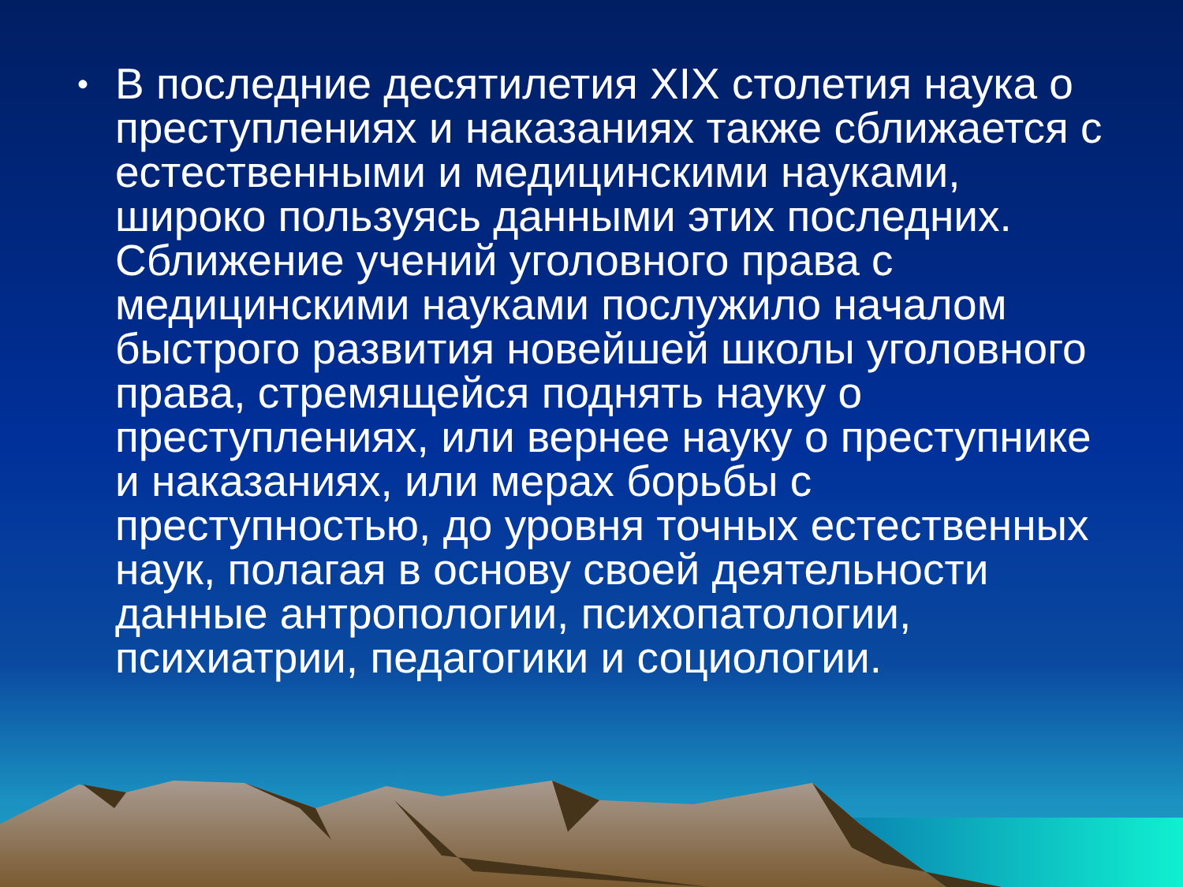• В последние десятилетия XIX столетия наука о преступлениях и наказаниях также сближается с естественными и медицинскими науками, широко пользуясь данными этих последних. Сближение учений уголовного права с медицинскими науками послужило началом быстрого развития новейшей школы уголовного права, стремящейся поднять науку о преступлениях, или вернее науку о преступнике и наказаниях, или мерах борьбы с преступностью, до уровня точных естественных наук, полагая в основу своей деятельности данные антропологии, психопатологии, психиатрии, педагогики и социологии.